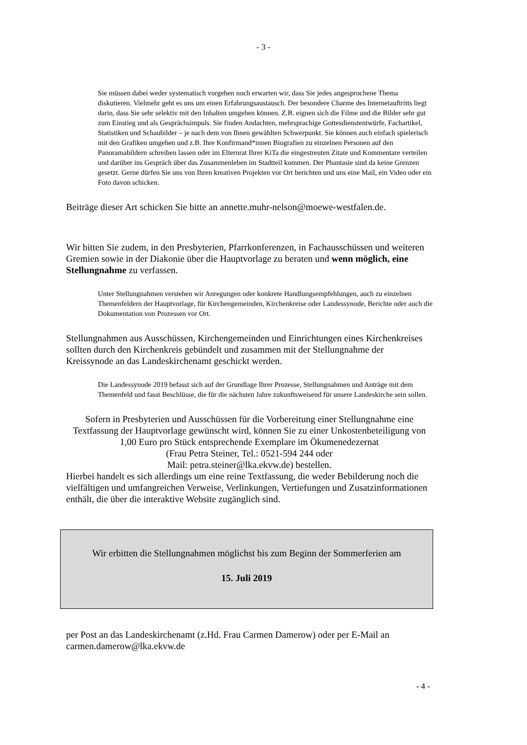- 3 -
Sie müssen dabei weder systematisch vorgehen noch erwarten wir, dass Sie jedes angesprochene Thema diskutieren. Vielmehr geht es uns um einen Erfahrungsaustausch. Der besondere Charme des Internetauftritts liegt darin, dass Sie sehr selektiv mit den Inhalten umgehen können. Z.B. eignen sich die Filme und die Bilder sehr gut zum Einstieg und als Gesprächsimpuls. Sie finden Andachten, mehrsprachige Gottesdienstentwürfe, Fachartikel, Statistiken und Schaubilder – je nach dem von Ihnen gewählten Schwerpunkt. Sie können auch einfach spielerisch mit den Grafiken umgehen und z.B. Ihre Konfirmand*innen Biografien zu einzelnen Personen auf den Panoramabildern schreiben lassen oder im Elternrat Ihrer KiTa die eingestreuten Zitate und Kommentare verteilen und darüber ins Gespräch über das Zusammenleben im Stadtteil kommen. Der Phantasie sind da keine Grenzen gesetzt. Gerne dürfen Sie uns von Ihren kreativen Projekten vor Ort berichten und uns eine Mail, ein Video oder ein Foto davon schicken.
Beiträge dieser Art schicken Sie bitte an annette.muhr-nelson@moewe-westfalen.de.
Wir bitten Sie zudem, in den Presbyterien, Pfarrkonferenzen, in Fachausschüssen und weiteren Gremien sowie in der Diakonie über die Hauptvorlage zu beraten und wenn möglich, eine Stellungnahme zu verfassen.
Unter Stellungnahmen verstehen wir Anregungen oder konkrete Handlungsempfehlungen, auch zu einzelnen Themenfeldern der Hauptvorlage, für Kirchengemeinden, Kirchenkreise oder Landessynode, Berichte oder auch die Dokumentation von Prozessen vor Ort.
Stellungnahmen aus Ausschüssen, Kirchengemeinden und Einrichtungen eines Kirchenkreises sollten durch den Kirchenkreis gebündelt und zusammen mit der Stellungnahme der Kreissynode an das Landeskirchenamt geschickt werden.
Die Landessynode 2019 befasst sich auf der Grundlage Ihrer Prozesse, Stellungnahmen und Anträge mit dem Themenfeld und fasst Beschlüsse, die für die nächsten Jahre zukunftsweisend für unsere Landeskirche sein sollen.
Sofern in Presbyterien und Ausschüssen für die Vorbereitung einer Stellungnahme eine Textfassung der Hauptvorlage gewünscht wird, können Sie zu einer Unkostenbeteiligung von 1,00 Euro pro Stück entsprechende Exemplare im Ökumenedezernat
(Frau Petra Steiner, Tel.: 0521-594 244 oder
Mail: petra.steiner@lka.ekvw.de) bestellen.
Hierbei handelt es sich allerdings um eine reine Textfassung, die weder Bebilderung noch die vielfältigen und umfangreichen Verweise, Verlinkungen, Vertiefungen und Zusatzinformationen enthält, die über die interaktive Website zugänglich sind.
Wir erbitten die Stellungnahmen möglichst bis zum Beginn der Sommerferien am
15. Juli 2019
per Post an das Landeskirchenamt (z.Hd. Frau Carmen Damerow) oder per E-Mail an carmen.damerow@lka.ekvw.de
- 4 -